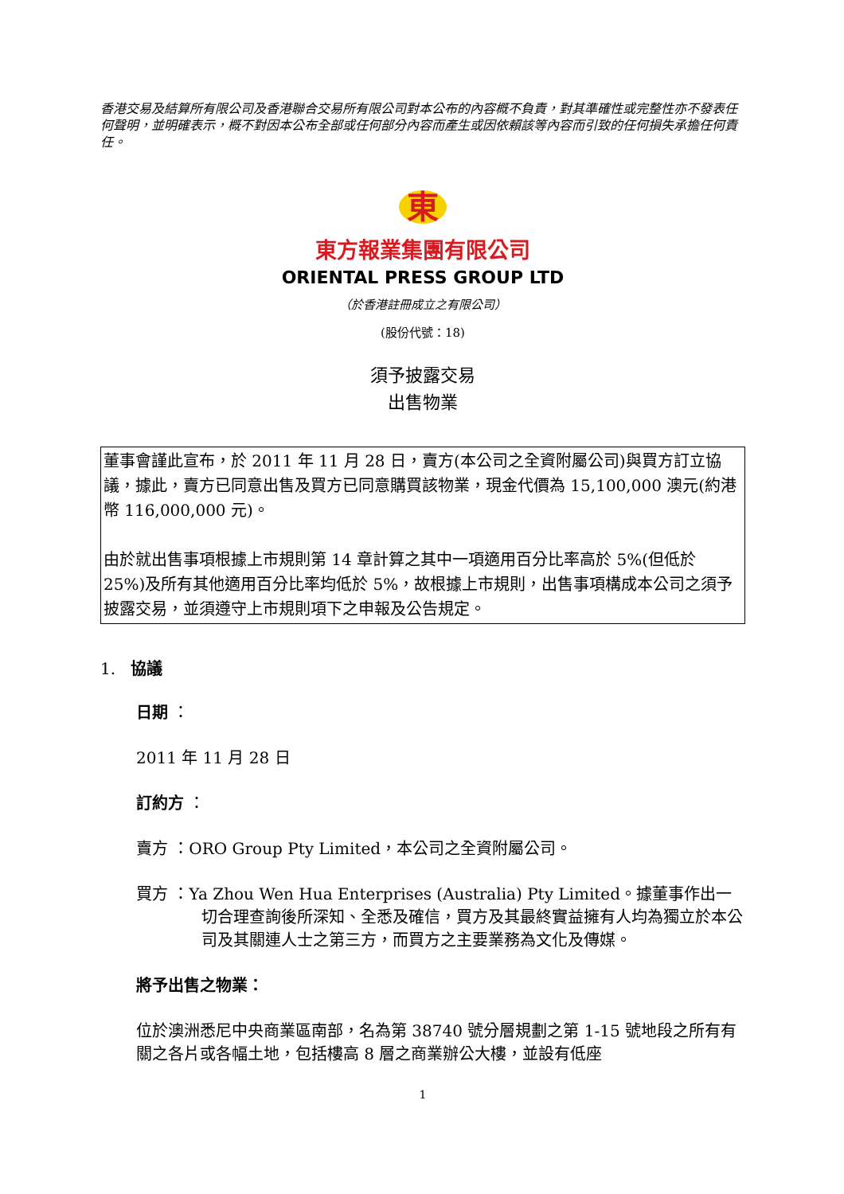香港交易及結算所有限公司及香港聯合交易所有限公司對本公布的內容概不負責，對其準確性或完整性亦不發表任何聲明，並明確表示，概不對因本公布全部或任何部分內容而產生或因依賴該等內容而引致的任何損失承擔任何責任。
東
東方報業集團有限公司
ORIENTAL PRESS GROUP LTD
（於香港註冊成立之有限公司）
(股份代號：18)
須予披露交易
出售物業
董事會謹此宣布，於 2011 年 11 月 28 日，賣方(本公司之全資附屬公司)與買方訂立協議，據此，賣方已同意出售及買方已同意購買該物業，現金代價為 15,100,000 澳元(約港幣 116,000,000 元)。
由於就出售事項根據上市規則第 14 章計算之其中一項適用百分比率高於 5%(但低於 25%)及所有其他適用百分比率均低於 5%，故根據上市規則，出售事項構成本公司之須予披露交易，並須遵守上市規則項下之申報及公告規定。
1. 協議
日期 ：
2011 年 11 月 28 日
訂約方 ：
賣方 ：ORO Group Pty Limited，本公司之全資附屬公司。
買方 ：Ya Zhou Wen Hua Enterprises (Australia) Pty Limited。據董事作出一切合理查詢後所深知、全悉及確信，買方及其最終實益擁有人均為獨立於本公司及其關連人士之第三方，而買方之主要業務為文化及傳媒。
將予出售之物業：
位於澳洲悉尼中央商業區南部，名為第 38740 號分層規劃之第 1-15 號地段之所有有關之各片或各幅土地，包括樓高 8 層之商業辦公大樓，並設有低座
1